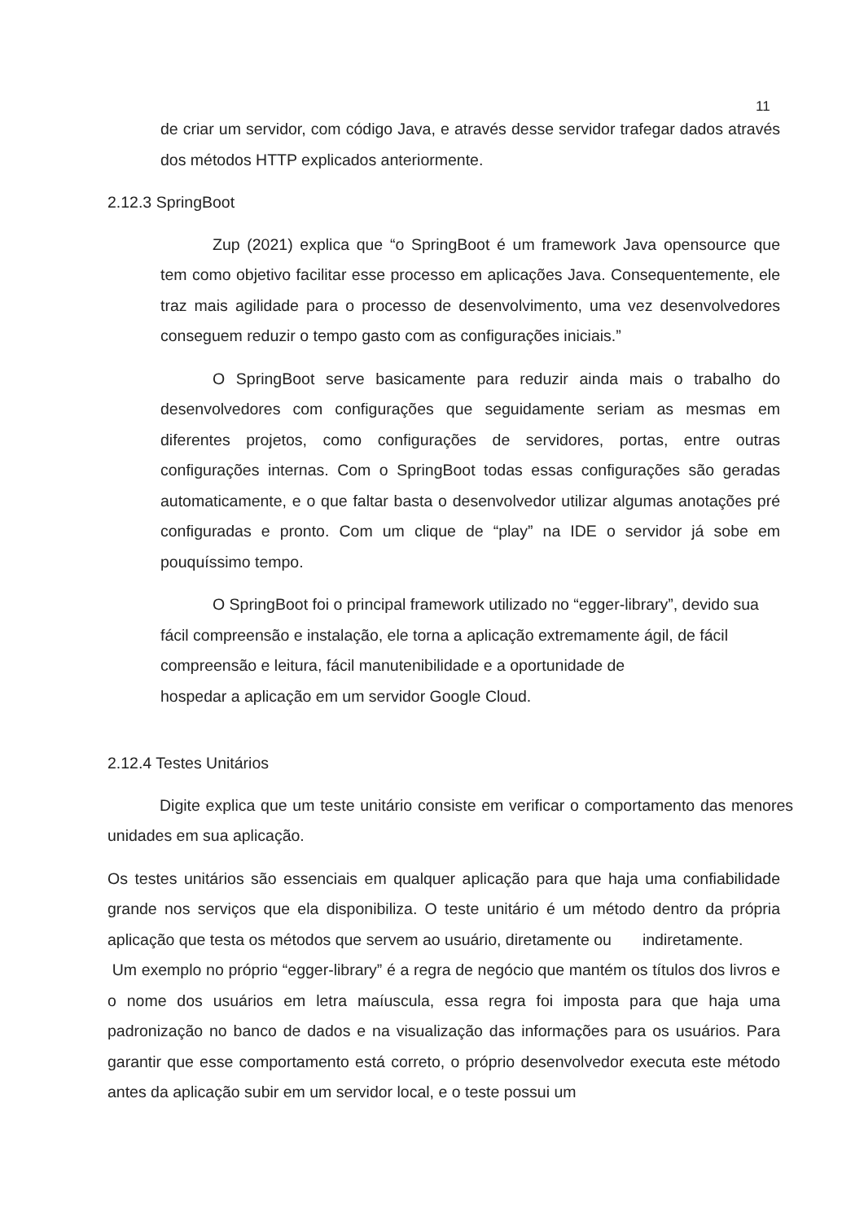11
de criar um servidor, com código Java, e através desse servidor trafegar dados através dos métodos HTTP explicados anteriormente.
2.12.3 SpringBoot
Zup (2021) explica que “o SpringBoot é um framework Java opensource que tem como objetivo facilitar esse processo em aplicações Java. Consequentemente, ele traz mais agilidade para o processo de desenvolvimento, uma vez desenvolvedores conseguem reduzir o tempo gasto com as configurações iniciais.”
O SpringBoot serve basicamente para reduzir ainda mais o trabalho do desenvolvedores com configurações que seguidamente seriam as mesmas em diferentes projetos, como configurações de servidores, portas, entre outras configurações internas. Com o SpringBoot todas essas configurações são geradas automaticamente, e o que faltar basta o desenvolvedor utilizar algumas anotações pré configuradas e pronto. Com um clique de “play” na IDE o servidor já sobe em pouquíssimo tempo.
O SpringBoot foi o principal framework utilizado no “egger-library”, devido sua fácil compreensão e instalação, ele torna a aplicação extremamente ágil, de fácil compreensão e leitura, fácil manutenibilidade e a oportunidade de
hospedar a aplicação em um servidor Google Cloud.
2.12.4 Testes Unitários
Digite explica que um teste unitário consiste em verificar o comportamento das menores unidades em sua aplicação.
Os testes unitários são essenciais em qualquer aplicação para que haja uma confiabilidade grande nos serviços que ela disponibiliza. O teste unitário é um método dentro da própria aplicação que testa os métodos que servem ao usuário, diretamente ou indiretamente.
Um exemplo no próprio “egger-library” é a regra de negócio que mantém os títulos dos livros e o nome dos usuários em letra maíuscula, essa regra foi imposta para que haja uma padronização no banco de dados e na visualização das informações para os usuários. Para garantir que esse comportamento está correto, o próprio desenvolvedor executa este método antes da aplicação subir em um servidor local, e o teste possui um